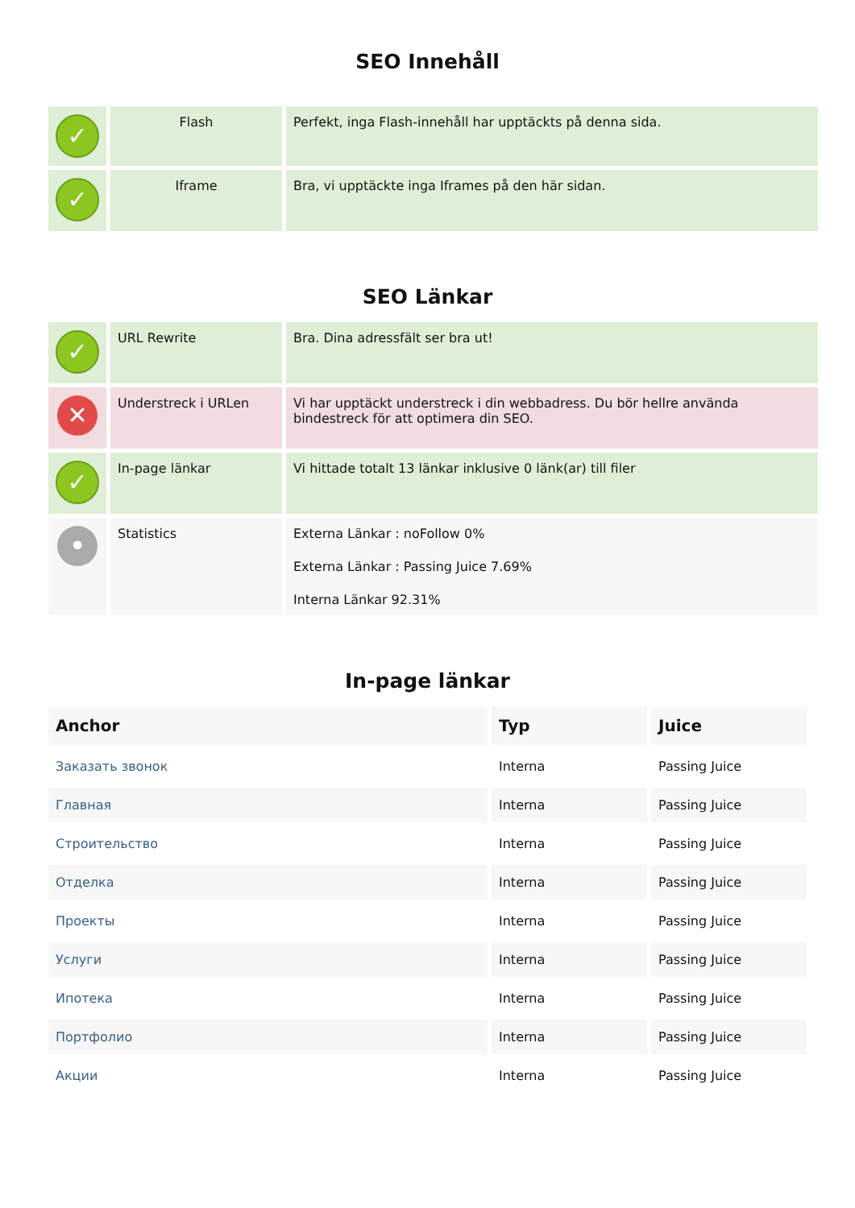SEO Innehåll
| ✓ | Flash | Perfekt, inga Flash-innehåll har upptäckts på denna sida. |
| ✓ | Iframe | Bra, vi upptäckte inga Iframes på den här sidan. |
SEO Länkar
| ✓ | URL Rewrite | Bra. Dina adressfält ser bra ut! |
| ✕ | Understreck i URLen | Vi har upptäckt understreck i din webbadress. Du bör hellre använda bindestreck för att optimera din SEO. |
| ✓ | In-page länkar | Vi hittade totalt 13 länkar inklusive 0 länk(ar) till filer |
| • | Statistics | Externa Länkar : noFollow 0% Externa Länkar : Passing Juice 7.69% Interna Länkar 92.31% |
In-page länkar
| Anchor | Typ | Juice |
| --- | --- | --- |
| Заказать звонок | Interna | Passing Juice |
| Главная | Interna | Passing Juice |
| Строительство | Interna | Passing Juice |
| Отделка | Interna | Passing Juice |
| Проекты | Interna | Passing Juice |
| Услуги | Interna | Passing Juice |
| Ипотека | Interna | Passing Juice |
| Портфолио | Interna | Passing Juice |
| Акции | Interna | Passing Juice |